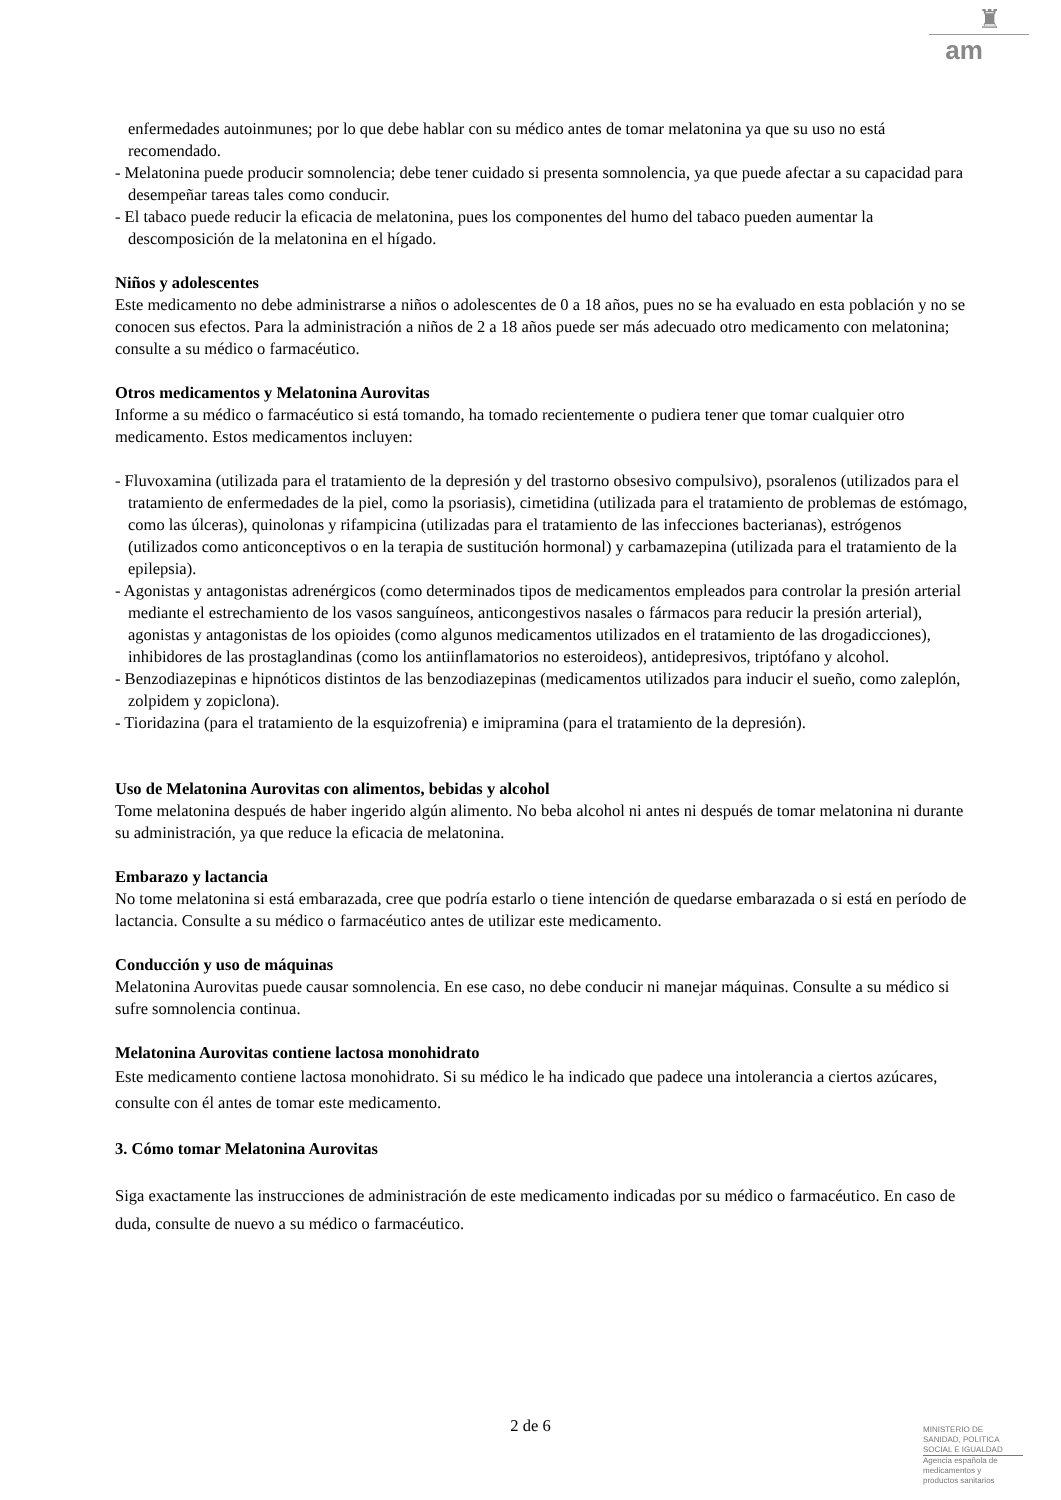♜
am
enfermedades autoinmunes; por lo que debe hablar con su médico antes de tomar melatonina ya que su uso no está recomendado.
- Melatonina puede producir somnolencia; debe tener cuidado si presenta somnolencia, ya que puede afectar a su capacidad para desempeñar tareas tales como conducir.
- El tabaco puede reducir la eficacia de melatonina, pues los componentes del humo del tabaco pueden aumentar la descomposición de la melatonina en el hígado.
Niños y adolescentes
Este medicamento no debe administrarse a niños o adolescentes de 0 a 18 años, pues no se ha evaluado en esta población y no se conocen sus efectos. Para la administración a niños de 2 a 18 años puede ser más adecuado otro medicamento con melatonina; consulte a su médico o farmacéutico.
Otros medicamentos y Melatonina Aurovitas
Informe a su médico o farmacéutico si está tomando, ha tomado recientemente o pudiera tener que tomar cualquier otro medicamento. Estos medicamentos incluyen:
- Fluvoxamina (utilizada para el tratamiento de la depresión y del trastorno obsesivo compulsivo), psoralenos (utilizados para el tratamiento de enfermedades de la piel, como la psoriasis), cimetidina (utilizada para el tratamiento de problemas de estómago, como las úlceras), quinolonas y rifampicina (utilizadas para el tratamiento de las infecciones bacterianas), estrógenos (utilizados como anticonceptivos o en la terapia de sustitución hormonal) y carbamazepina (utilizada para el tratamiento de la epilepsia).
- Agonistas y antagonistas adrenérgicos (como determinados tipos de medicamentos empleados para controlar la presión arterial mediante el estrechamiento de los vasos sanguíneos, anticongestivos nasales o fármacos para reducir la presión arterial), agonistas y antagonistas de los opioides (como algunos medicamentos utilizados en el tratamiento de las drogadicciones), inhibidores de las prostaglandinas (como los antiinflamatorios no esteroideos), antidepresivos, triptófano y alcohol.
- Benzodiazepinas e hipnóticos distintos de las benzodiazepinas (medicamentos utilizados para inducir el sueño, como zaleplón, zolpidem y zopiclona).
- Tioridazina (para el tratamiento de la esquizofrenia) e imipramina (para el tratamiento de la depresión).
Uso de Melatonina Aurovitas con alimentos, bebidas y alcohol
Tome melatonina después de haber ingerido algún alimento. No beba alcohol ni antes ni después de tomar melatonina ni durante su administración, ya que reduce la eficacia de melatonina.
Embarazo y lactancia
No tome melatonina si está embarazada, cree que podría estarlo o tiene intención de quedarse embarazada o si está en período de lactancia. Consulte a su médico o farmacéutico antes de utilizar este medicamento.
Conducción y uso de máquinas
Melatonina Aurovitas puede causar somnolencia. En ese caso, no debe conducir ni manejar máquinas. Consulte a su médico si sufre somnolencia continua.
Melatonina Aurovitas contiene lactosa monohidrato
Este medicamento contiene lactosa monohidrato. Si su médico le ha indicado que padece una intolerancia a ciertos azúcares, consulte con él antes de tomar este medicamento.
3. Cómo tomar Melatonina Aurovitas
Siga exactamente las instrucciones de administración de este medicamento indicadas por su médico o farmacéutico. En caso de duda, consulte de nuevo a su médico o farmacéutico.
2 de 6
MINISTERIO DE
SANIDAD, POLITICA
SOCIAL E IGUALDAD
Agencia española de
medicamentos y
productos sanitarios